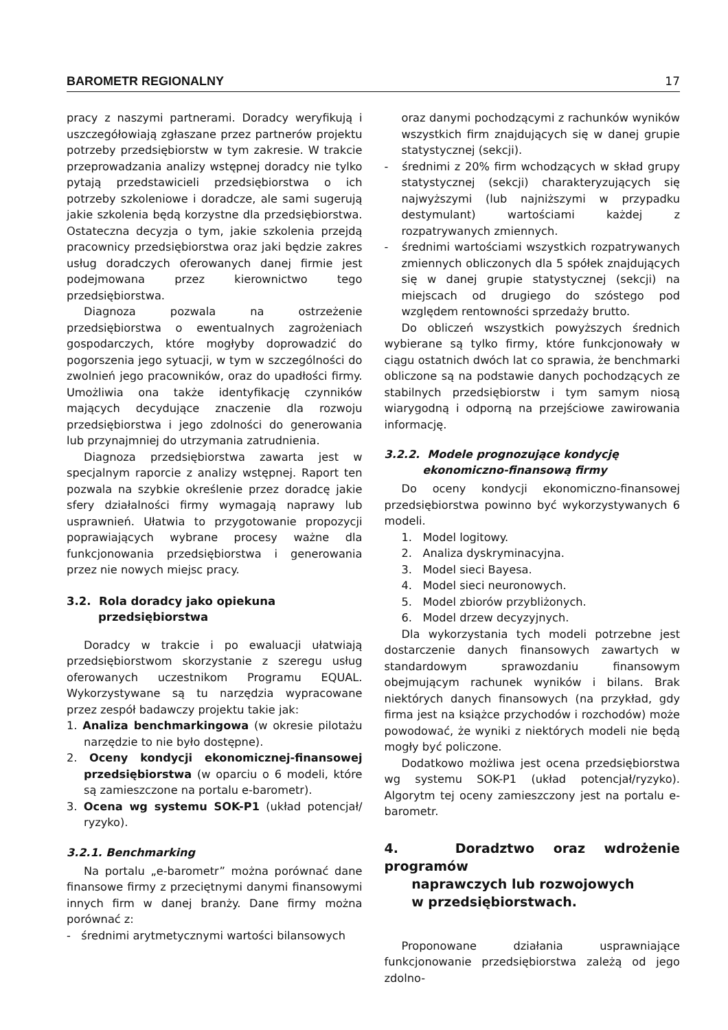BAROMETR REGIONALNY 17
pracy z naszymi partnerami. Doradcy weryfikują i uszczegółowiają zgłaszane przez partnerów projektu potrzeby przedsiębiorstw w tym zakresie. W trakcie przeprowadzania analizy wstępnej doradcy nie tylko pytają przedstawicieli przedsiębiorstwa o ich potrzeby szkoleniowe i doradcze, ale sami sugerują jakie szkolenia będą korzystne dla przedsiębiorstwa. Ostateczna decyzja o tym, jakie szkolenia przejdą pracownicy przedsiębiorstwa oraz jaki będzie zakres usług doradczych oferowanych danej firmie jest podejmowana przez kierownictwo tego przedsiębiorstwa.
Diagnoza pozwala na ostrzeżenie przedsiębiorstwa o ewentualnych zagrożeniach gospodarczych, które mogłyby doprowadzić do pogorszenia jego sytuacji, w tym w szczególności do zwolnień jego pracowników, oraz do upadłości firmy. Umożliwia ona także identyfikację czynników mających decydujące znaczenie dla rozwoju przedsiębiorstwa i jego zdolności do generowania lub przynajmniej do utrzymania zatrudnienia.
Diagnoza przedsiębiorstwa zawarta jest w specjalnym raporcie z analizy wstępnej. Raport ten pozwala na szybkie określenie przez doradcę jakie sfery działalności firmy wymagają naprawy lub usprawnień. Ułatwia to przygotowanie propozycji poprawiających wybrane procesy ważne dla funkcjonowania przedsiębiorstwa i generowania przez nie nowych miejsc pracy.
3.2. Rola doradcy jako opiekuna
przedsiębiorstwa
Doradcy w trakcie i po ewaluacji ułatwiają przedsiębiorstwom skorzystanie z szeregu usług oferowanych uczestnikom Programu EQUAL. Wykorzystywane są tu narzędzia wypracowane przez zespół badawczy projektu takie jak:
1. Analiza benchmarkingowa (w okresie pilotażu narzędzie to nie było dostępne).
2. Oceny kondycji ekonomicznej-finansowej przedsiębiorstwa (w oparciu o 6 modeli, które są zamieszczone na portalu e-barometr).
3. Ocena wg systemu SOK-P1 (układ potencjał/ ryzyko).
3.2.1. Benchmarking
Na portalu „e-barometr” można porównać dane finansowe firmy z przeciętnymi danymi finansowymi innych firm w danej branży. Dane firmy można porównać z:
- średnimi arytmetycznymi wartości bilansowych
oraz danymi pochodzącymi z rachunków wyników wszystkich firm znajdujących się w danej grupie statystycznej (sekcji).
- średnimi z 20% firm wchodzących w skład grupy statystycznej (sekcji) charakteryzujących się najwyższymi (lub najniższymi w przypadku destymulant) wartościami każdej z rozpatrywanych zmiennych.
- średnimi wartościami wszystkich rozpatrywanych zmiennych obliczonych dla 5 spółek znajdujących się w danej grupie statystycznej (sekcji) na miejscach od drugiego do szóstego pod względem rentowności sprzedaży brutto.
Do obliczeń wszystkich powyższych średnich wybierane są tylko firmy, które funkcjonowały w ciągu ostatnich dwóch lat co sprawia, że benchmarki obliczone są na podstawie danych pochodzących ze stabilnych przedsiębiorstw i tym samym niosą wiarygodną i odporną na przejściowe zawirowania informację.
3.2.2. Modele prognozujące kondycję
ekonomiczno-finansową firmy
Do oceny kondycji ekonomiczno-finansowej przedsiębiorstwa powinno być wykorzystywanych 6 modeli.
1. Model logitowy.
2. Analiza dyskryminacyjna.
3. Model sieci Bayesa.
4. Model sieci neuronowych.
5. Model zbiorów przybliżonych.
6. Model drzew decyzyjnych.
Dla wykorzystania tych modeli potrzebne jest dostarczenie danych finansowych zawartych w standardowym sprawozdaniu finansowym obejmującym rachunek wyników i bilans. Brak niektórych danych finansowych (na przykład, gdy firma jest na książce przychodów i rozchodów) może powodować, że wyniki z niektórych modeli nie będą mogły być policzone.
Dodatkowo możliwa jest ocena przedsiębiorstwa wg systemu SOK-P1 (układ potencjał/ryzyko). Algorytm tej oceny zamieszczony jest na portalu e-barometr.
4. Doradztwo oraz wdrożenie programów
naprawczych lub rozwojowych
w przedsiębiorstwach.
Proponowane działania usprawniające funkcjonowanie przedsiębiorstwa zależą od jego zdolno-